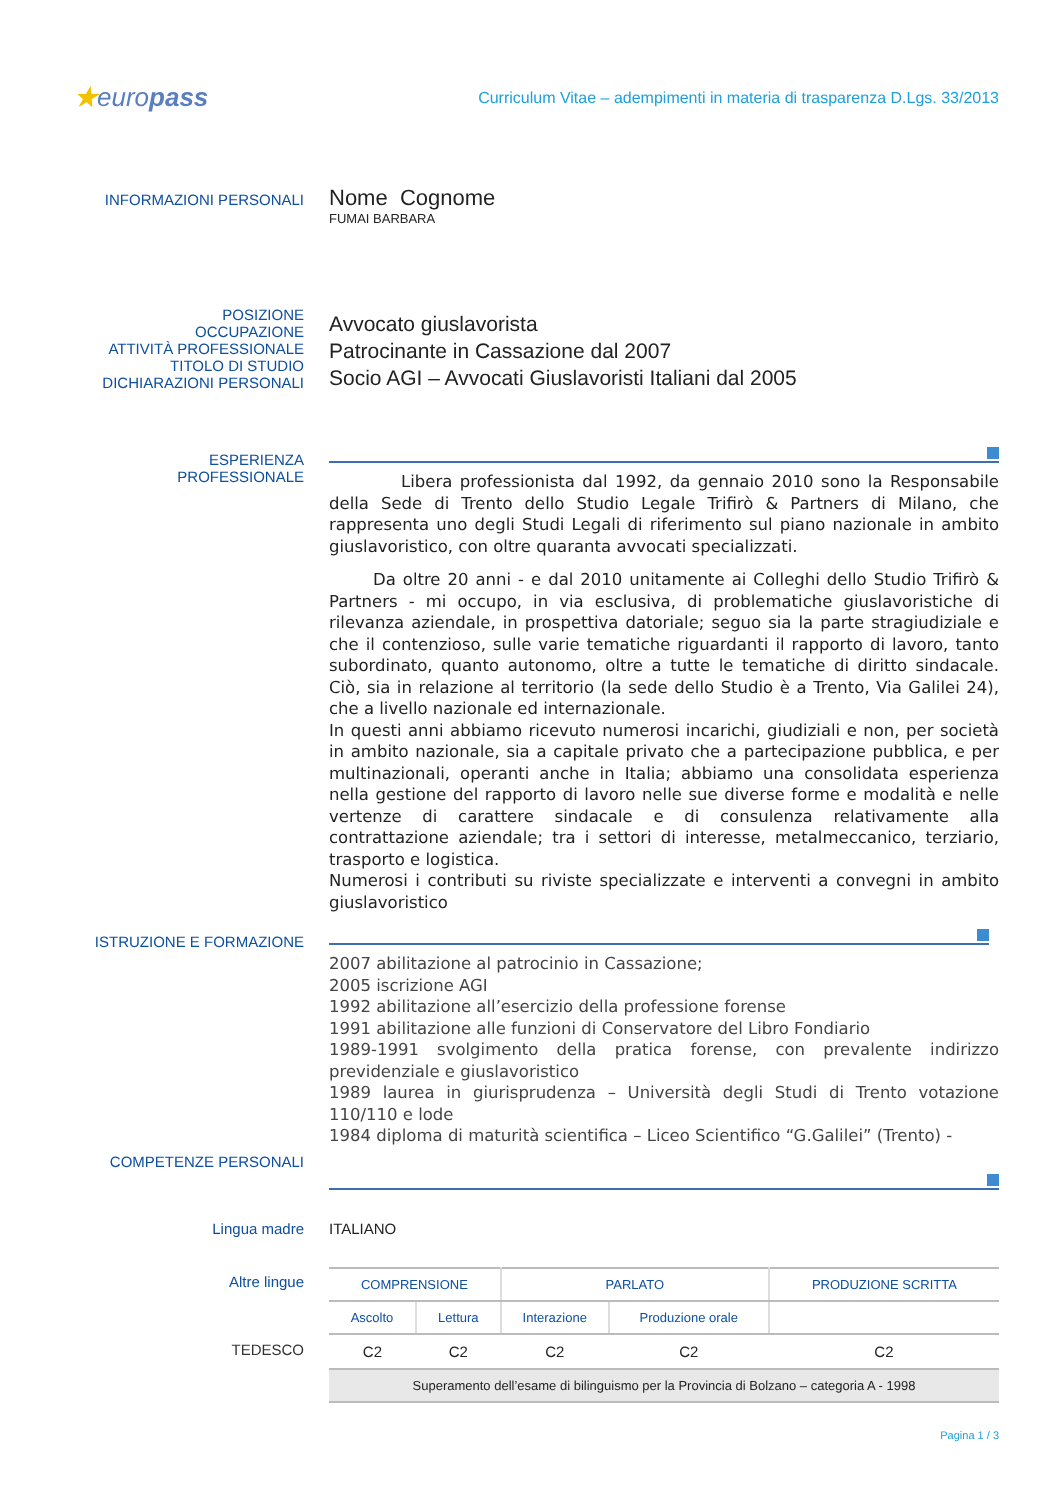★europass
Curriculum Vitae – adempimenti in materia di trasparenza D.Lgs. 33/2013
INFORMAZIONI PERSONALI
Nome Cognome
FUMAI BARBARA
POSIZIONE
OCCUPAZIONE
ATTIVITÀ PROFESSIONALE
TITOLO DI STUDIO
DICHIARAZIONI PERSONALI
Avvocato giuslavorista
Patrocinante in Cassazione dal 2007
Socio AGI – Avvocati Giuslavoristi Italiani dal 2005
ESPERIENZA
PROFESSIONALE
Libera professionista dal 1992, da gennaio 2010 sono la Responsabile della Sede di Trento dello Studio Legale Trifirò & Partners di Milano, che rappresenta uno degli Studi Legali di riferimento sul piano nazionale in ambito giuslavoristico, con oltre quaranta avvocati specializzati.
Da oltre 20 anni - e dal 2010 unitamente ai Colleghi dello Studio Trifirò & Partners - mi occupo, in via esclusiva, di problematiche giuslavoristiche di rilevanza aziendale, in prospettiva datoriale; seguo sia la parte stragiudiziale e che il contenzioso, sulle varie tematiche riguardanti il rapporto di lavoro, tanto subordinato, quanto autonomo, oltre a tutte le tematiche di diritto sindacale. Ciò, sia in relazione al territorio (la sede dello Studio è a Trento, Via Galilei 24), che a livello nazionale ed internazionale.
In questi anni abbiamo ricevuto numerosi incarichi, giudiziali e non, per società in ambito nazionale, sia a capitale privato che a partecipazione pubblica, e per multinazionali, operanti anche in Italia; abbiamo una consolidata esperienza nella gestione del rapporto di lavoro nelle sue diverse forme e modalità e nelle vertenze di carattere sindacale e di consulenza relativamente alla contrattazione aziendale; tra i settori di interesse, metalmeccanico, terziario, trasporto e logistica.
Numerosi i contributi su riviste specializzate e interventi a convegni in ambito giuslavoristico
ISTRUZIONE E FORMAZIONE
2007 abilitazione al patrocinio in Cassazione;
2005 iscrizione AGI
1992 abilitazione all’esercizio della professione forense
1991 abilitazione alle funzioni di Conservatore del Libro Fondiario
1989-1991 svolgimento della pratica forense, con prevalente indirizzo previdenziale e giuslavoristico
1989 laurea in giurisprudenza – Università degli Studi di Trento votazione 110/110 e lode
1984 diploma di maturità scientifica – Liceo Scientifico “G.Galilei” (Trento) -
COMPETENZE PERSONALI
Lingua madre ITALIANO
Altre lingue
TEDESCO
| COMPRENSIONE | | PARLATO | | PRODUZIONE SCRITTA |
| --- | --- | --- | --- | --- |
| Ascolto | Lettura | Interazione | Produzione orale | |
| C2 | C2 | C2 | C2 | C2 |
| Superamento dell’esame di bilinguismo per la Provincia di Bolzano – categoria A - 1998 | | | | |
Pagina 1 / 3